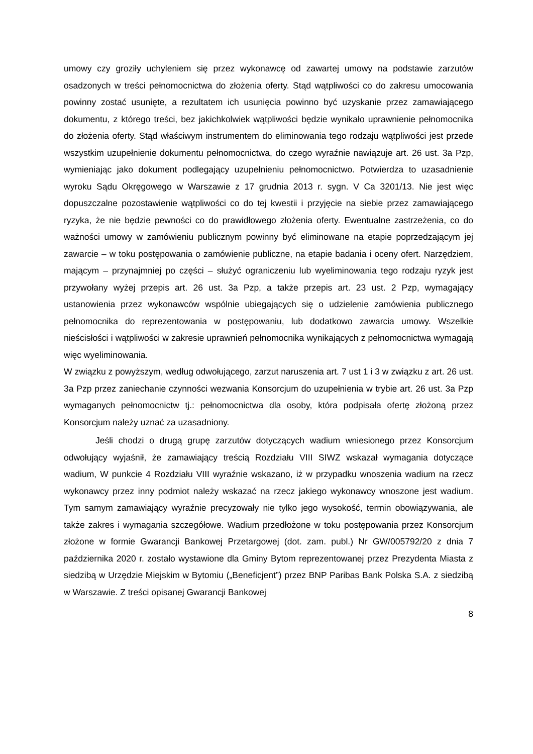umowy czy groziły uchyleniem się przez wykonawcę od zawartej umowy na podstawie zarzutów osadzonych w treści pełnomocnictwa do złożenia oferty. Stąd wątpliwości co do zakresu umocowania powinny zostać usunięte, a rezultatem ich usunięcia powinno być uzyskanie przez zamawiającego dokumentu, z którego treści, bez jakichkolwiek wątpliwości będzie wynikało uprawnienie pełnomocnika do złożenia oferty. Stąd właściwym instrumentem do eliminowania tego rodzaju wątpliwości jest przede wszystkim uzupełnienie dokumentu pełnomocnictwa, do czego wyraźnie nawiązuje art. 26 ust. 3a Pzp, wymieniając jako dokument podlegający uzupełnieniu pełnomocnictwo. Potwierdza to uzasadnienie wyroku Sądu Okręgowego w Warszawie z 17 grudnia 2013 r. sygn. V Ca 3201/13. Nie jest więc dopuszczalne pozostawienie wątpliwości co do tej kwestii i przyjęcie na siebie przez zamawiającego ryzyka, że nie będzie pewności co do prawidłowego złożenia oferty. Ewentualne zastrzeżenia, co do ważności umowy w zamówieniu publicznym powinny być eliminowane na etapie poprzedzającym jej zawarcie – w toku postępowania o zamówienie publiczne, na etapie badania i oceny ofert. Narzędziem, mającym – przynajmniej po części – służyć ograniczeniu lub wyeliminowania tego rodzaju ryzyk jest przywołany wyżej przepis art. 26 ust. 3a Pzp, a także przepis art. 23 ust. 2 Pzp, wymagający ustanowienia przez wykonawców wspólnie ubiegających się o udzielenie zamówienia publicznego pełnomocnika do reprezentowania w postępowaniu, lub dodatkowo zawarcia umowy. Wszelkie nieścisłości i wątpliwości w zakresie uprawnień pełnomocnika wynikających z pełnomocnictwa wymagają więc wyeliminowania.
W związku z powyższym, według odwołującego, zarzut naruszenia art. 7 ust 1 i 3 w związku z art. 26 ust. 3a Pzp przez zaniechanie czynności wezwania Konsorcjum do uzupełnienia w trybie art. 26 ust. 3a Pzp wymaganych pełnomocnictw tj.: pełnomocnictwa dla osoby, która podpisała ofertę złożoną przez Konsorcjum należy uznać za uzasadniony.
Jeśli chodzi o drugą grupę zarzutów dotyczących wadium wniesionego przez Konsorcjum odwołujący wyjaśnił, że zamawiający treścią Rozdziału VIII SIWZ wskazał wymagania dotyczące wadium, W punkcie 4 Rozdziału VIII wyraźnie wskazano, iż w przypadku wnoszenia wadium na rzecz wykonawcy przez inny podmiot należy wskazać na rzecz jakiego wykonawcy wnoszone jest wadium. Tym samym zamawiający wyraźnie precyzowały nie tylko jego wysokość, termin obowiązywania, ale także zakres i wymagania szczegółowe. Wadium przedłożone w toku postępowania przez Konsorcjum złożone w formie Gwarancji Bankowej Przetargowej (dot. zam. publ.) Nr GW/005792/20 z dnia 7 października 2020 r. zostało wystawione dla Gminy Bytom reprezentowanej przez Prezydenta Miasta z siedzibą w Urzędzie Miejskim w Bytomiu („Beneficjent”) przez BNP Paribas Bank Polska S.A. z siedzibą w Warszawie. Z treści opisanej Gwarancji Bankowej
8